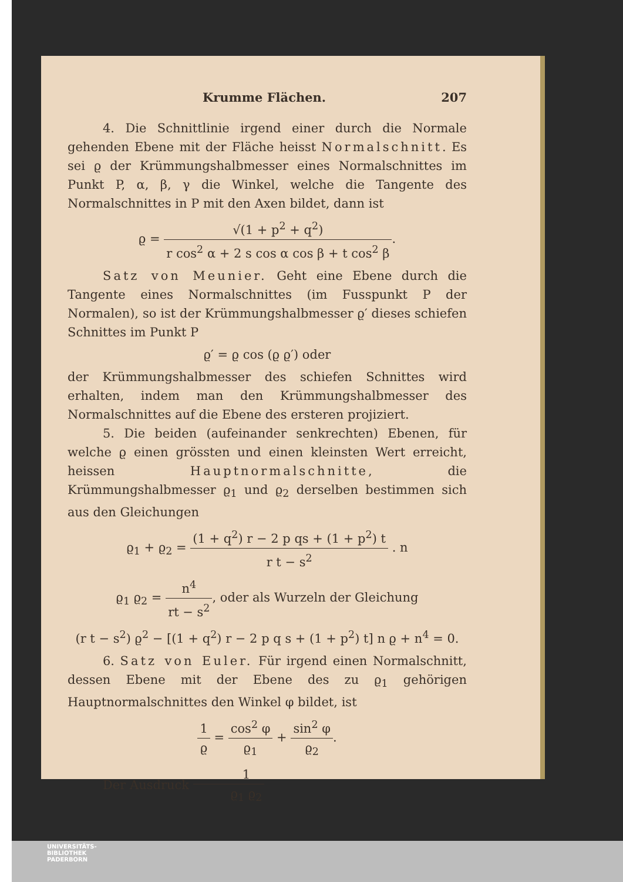Krumme Flächen. 207
4. Die Schnittlinie irgend einer durch die Normale gehenden Ebene mit der Fläche heisst Normalschnitt. Es sei ϱ der Krümmungshalbmesser eines Normalschnittes im Punkt P, α, β, γ die Winkel, welche die Tangente des Normalschnittes in P mit den Axen bildet, dann ist
ϱ = √(1 + p<sup>2</sup> + q<sup>2</sup>) r cos<sup>2</sup> α + 2 s cos α cos β + t cos<sup>2</sup> β.
Satz von Meunier. Geht eine Ebene durch die Tangente eines Normalschnittes (im Fusspunkt P der Normalen), so ist der Krümmungshalbmesser ϱ′ dieses schiefen Schnittes im Punkt P
ϱ′ = ϱ cos (ϱ ϱ′) oder
der Krümmungshalbmesser des schiefen Schnittes wird erhalten, indem man den Krümmungshalbmesser des Normalschnittes auf die Ebene des ersteren projiziert.
5. Die beiden (aufeinander senkrechten) Ebenen, für welche ϱ einen grössten und einen kleinsten Wert erreicht, heissen Hauptnormalschnitte, die Krümmungshalbmesser ϱ<sub>1</sub> und ϱ<sub>2</sub> derselben bestimmen sich aus den Gleichungen
ϱ<sub>1</sub> + ϱ<sub>2</sub> = (1 + q<sup>2</sup>) r − 2 p qs + (1 + p<sup>2</sup>) t r t − s<sup>2</sup> . n
ϱ<sub>1</sub> ϱ<sub>2</sub> = n<sup>4</sup> rt − s<sup>2</sup>, oder als Wurzeln der Gleichung
(r t − s<sup>2</sup>) ϱ<sup>2</sup> − [(1 + q<sup>2</sup>) r − 2 p q s + (1 + p<sup>2</sup>) t] n ϱ + n<sup>4</sup> = 0.
6. Satz von Euler. Für irgend einen Normalschnitt, dessen Ebene mit der Ebene des zu ϱ<sub>1</sub> gehörigen Hauptnormalschnittes den Winkel φ bildet, ist
1 ϱ = cos<sup>2</sup> φ ϱ<sub>1</sub> + sin<sup>2</sup> φ ϱ<sub>2</sub>.
Der Ausdruck 1 ϱ<sub>1</sub> ϱ<sub>2</sub>
UNIVERSITÄTS-
BIBLIOTHEK
PADERBORN